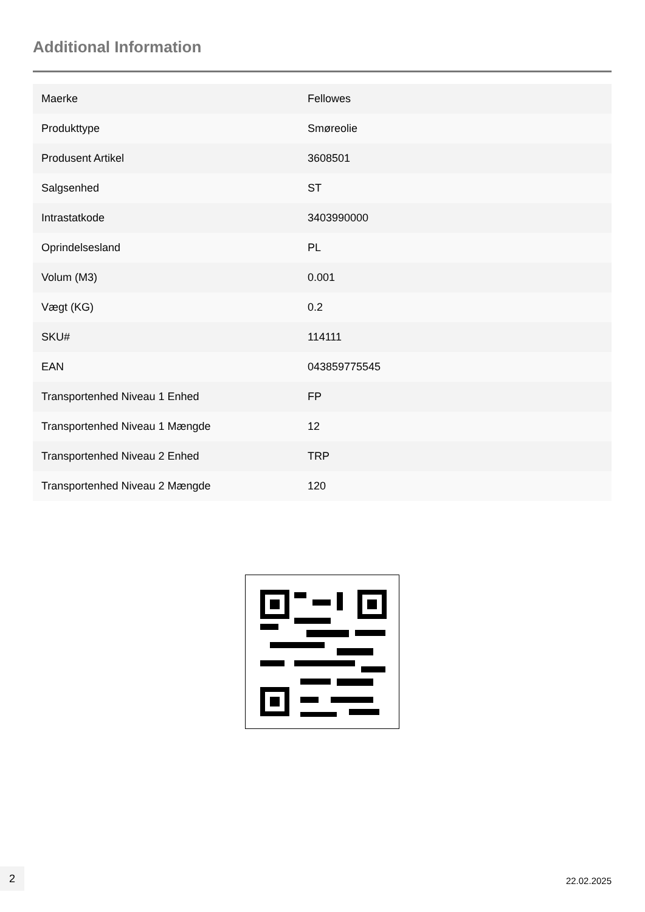Additional Information
| Maerke | Fellowes |
| Produkttype | Smøreolie |
| Produsent Artikel | 3608501 |
| Salgsenhed | ST |
| Intrastatkode | 3403990000 |
| Oprindelsesland | PL |
| Volum (M3) | 0.001 |
| Vægt (KG) | 0.2 |
| SKU# | 114111 |
| EAN | 043859775545 |
| Transportenhed Niveau 1 Enhed | FP |
| Transportenhed Niveau 1 Mængde | 12 |
| Transportenhed Niveau 2 Enhed | TRP |
| Transportenhed Niveau 2 Mængde | 120 |
2
22.02.2025